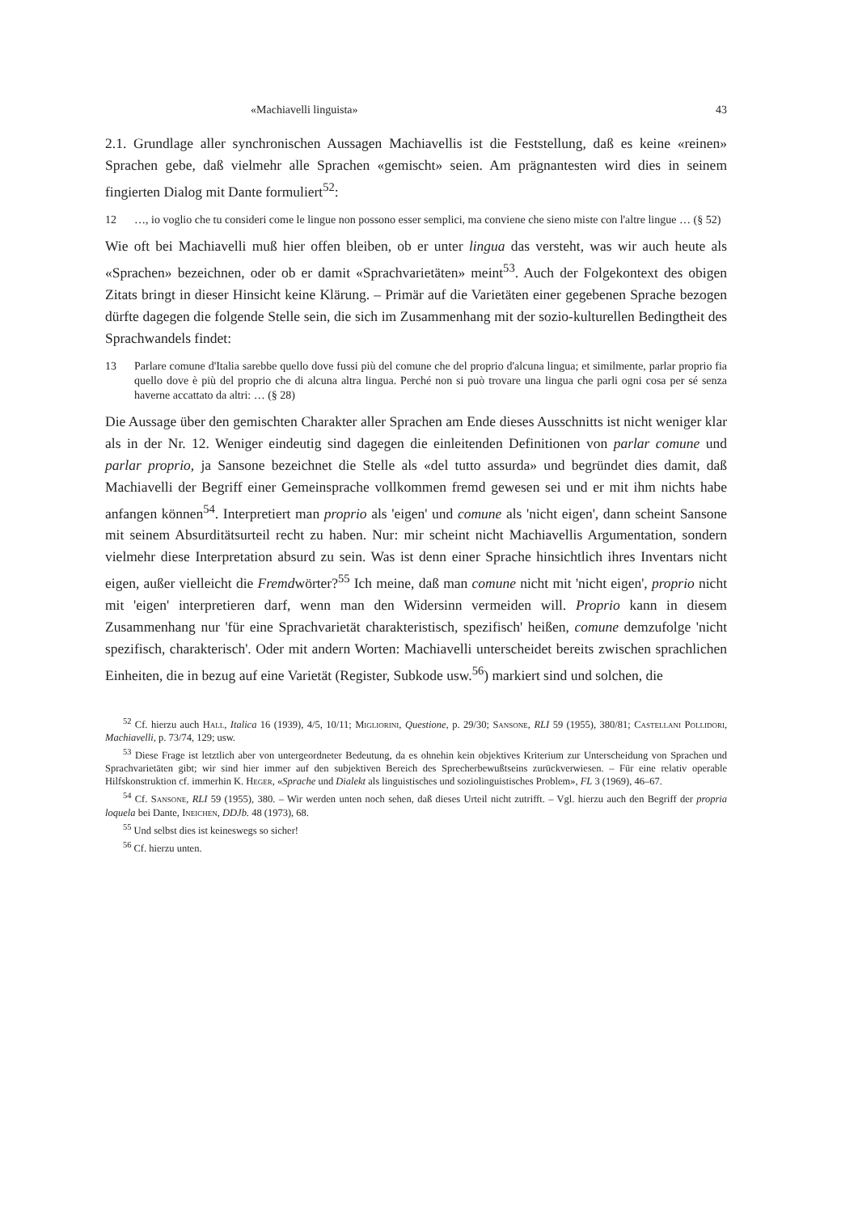«Machiavelli linguista» 43
2.1. Grundlage aller synchronischen Aussagen Machiavellis ist die Feststellung, daß es keine «reinen» Sprachen gebe, daß vielmehr alle Sprachen «gemischt» seien. Am prägnantesten wird dies in seinem fingierten Dialog mit Dante formuliert<sup>52</sup>:
12 …, io voglio che tu consideri come le lingue non possono esser semplici, ma conviene che sieno miste con l'altre lingue … (§ 52)
Wie oft bei Machiavelli muß hier offen bleiben, ob er unter lingua das versteht, was wir auch heute als «Sprachen» bezeichnen, oder ob er damit «Sprachvarietäten» meint<sup>53</sup>. Auch der Folgekontext des obigen Zitats bringt in dieser Hinsicht keine Klärung. – Primär auf die Varietäten einer gegebenen Sprache bezogen dürfte dagegen die folgende Stelle sein, die sich im Zusammenhang mit der sozio-kulturellen Bedingtheit des Sprachwandels findet:
13 Parlare comune d'Italia sarebbe quello dove fussi più del comune che del proprio d'alcuna lingua; et similmente, parlar proprio fia quello dove è più del proprio che di alcuna altra lingua. Perché non si può trovare una lingua che parli ogni cosa per sé senza haverne accattato da altri: … (§ 28)
Die Aussage über den gemischten Charakter aller Sprachen am Ende dieses Ausschnitts ist nicht weniger klar als in der Nr. 12. Weniger eindeutig sind dagegen die einleitenden Definitionen von parlar comune und parlar proprio, ja Sansone bezeichnet die Stelle als «del tutto assurda» und begründet dies damit, daß Machiavelli der Begriff einer Gemeinsprache vollkommen fremd gewesen sei und er mit ihm nichts habe anfangen können<sup>54</sup>. Interpretiert man proprio als 'eigen' und comune als 'nicht eigen', dann scheint Sansone mit seinem Absurditätsurteil recht zu haben. Nur: mir scheint nicht Machiavellis Argumentation, sondern vielmehr diese Interpretation absurd zu sein. Was ist denn einer Sprache hinsichtlich ihres Inventars nicht eigen, außer vielleicht die Fremdwörter?<sup>55</sup> Ich meine, daß man comune nicht mit 'nicht eigen', proprio nicht mit 'eigen' interpretieren darf, wenn man den Widersinn vermeiden will. Proprio kann in diesem Zusammenhang nur 'für eine Sprachvarietät charakteristisch, spezifisch' heißen, comune demzufolge 'nicht spezifisch, charakterisch'. Oder mit andern Worten: Machiavelli unterscheidet bereits zwischen sprachlichen Einheiten, die in bezug auf eine Varietät (Register, Subkode usw.<sup>56</sup>) markiert sind und solchen, die
<sup>52</sup> Cf. hierzu auch Hall, Italica 16 (1939), 4/5, 10/11; Migliorini, Questione, p. 29/30; Sansone, RLI 59 (1955), 380/81; Castellani Pollidori, Machiavelli, p. 73/74, 129; usw.
<sup>53</sup> Diese Frage ist letztlich aber von untergeordneter Bedeutung, da es ohnehin kein objektives Kriterium zur Unterscheidung von Sprachen und Sprachvarietäten gibt; wir sind hier immer auf den subjektiven Bereich des Sprecherbewußtseins zurückverwiesen. – Für eine relativ operable Hilfskonstruktion cf. immerhin K. Heger, «Sprache und Dialekt als linguistisches und soziolinguistisches Problem», FL 3 (1969), 46–67.
<sup>54</sup> Cf. Sansone, RLI 59 (1955), 380. – Wir werden unten noch sehen, daß dieses Urteil nicht zutrifft. – Vgl. hierzu auch den Begriff der propria loquela bei Dante, Ineichen, DDJb. 48 (1973), 68.
<sup>55</sup> Und selbst dies ist keineswegs so sicher!
<sup>56</sup> Cf. hierzu unten.